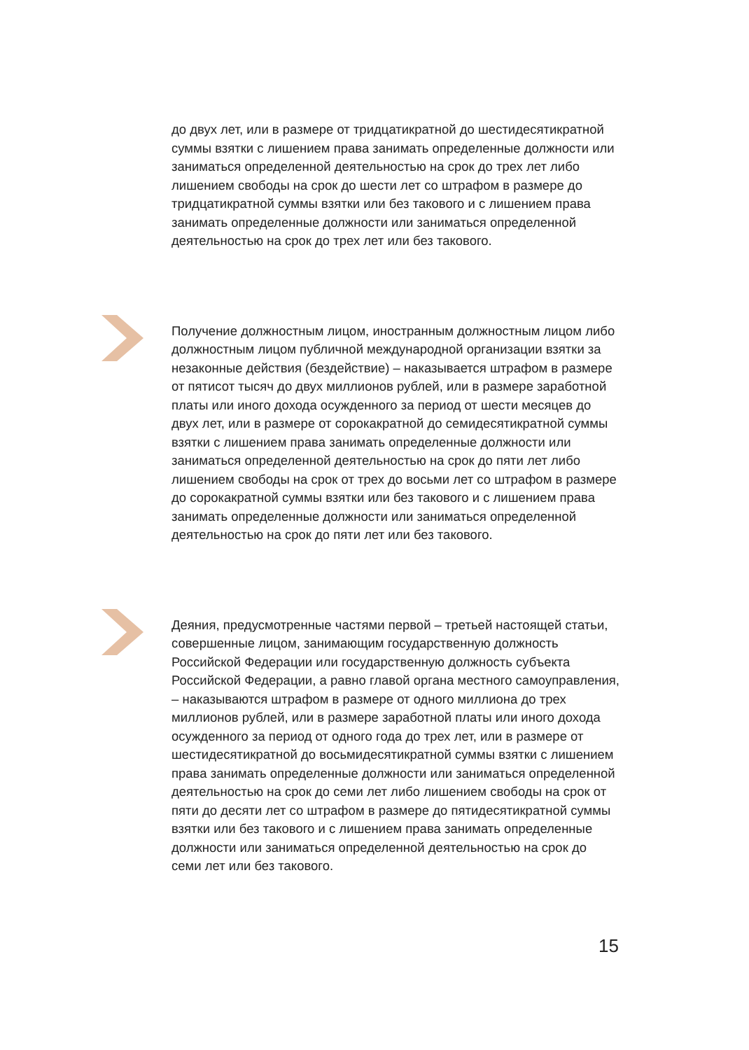до двух лет, или в размере от тридцатикратной до шестидесятикратной суммы взятки с лишением права занимать определенные должности или заниматься определенной деятельностью на срок до трех лет либо лишением свободы на срок до шести лет со штрафом в размере до тридцатикратной суммы взятки или без такового и с лишением права занимать определенные должности или заниматься определенной деятельностью на срок до трех лет или без такового.
Получение должностным лицом, иностранным должностным лицом либо должностным лицом публичной международной организации взятки за незаконные действия (бездействие) – наказывается штрафом в размере от пятисот тысяч до двух миллионов рублей, или в размере заработной платы или иного дохода осужденного за период от шести месяцев до двух лет, или в размере от сорокакратной до семидесятикратной суммы взятки с лишением права занимать определенные должности или заниматься определенной деятельностью на срок до пяти лет либо лишением свободы на срок от трех до восьми лет со штрафом в размере до сорокакратной суммы взятки или без такового и с лишением права занимать определенные должности или заниматься определенной деятельностью на срок до пяти лет или без такового.
Деяния, предусмотренные частями первой – третьей настоящей статьи, совершенные лицом, занимающим государственную должность Российской Федерации или государственную должность субъекта Российской Федерации, а равно главой органа местного самоуправления, – наказываются штрафом в размере от одного миллиона до трех миллионов рублей, или в размере заработной платы или иного дохода осужденного за период от одного года до трех лет, или в размере от шестидесятикратной до восьмидесятикратной суммы взятки с лишением права занимать определенные должности или заниматься определенной деятельностью на срок до семи лет либо лишением свободы на срок от пяти до десяти лет со штрафом в размере до пятидесятикратной суммы взятки или без такового и с лишением права занимать определенные должности или заниматься определенной деятельностью на срок до семи лет или без такового.
15